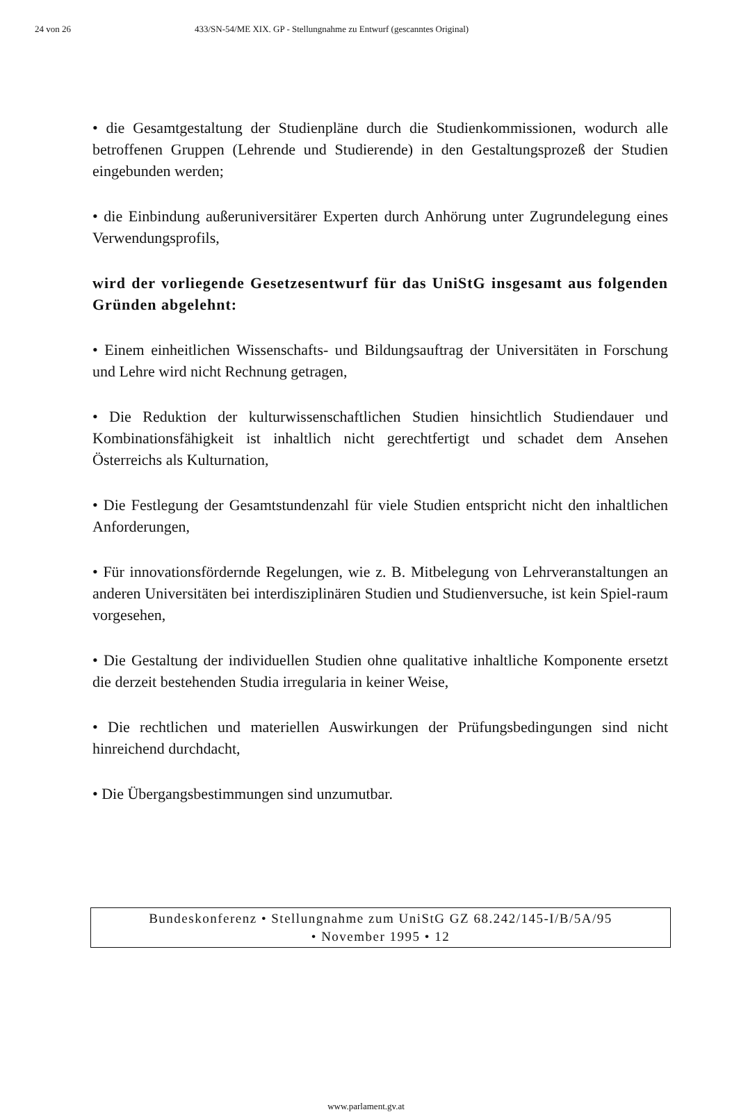24 von 26 433/SN-54/ME XIX. GP - Stellungnahme zu Entwurf (gescanntes Original)
• die Gesamtgestaltung der Studienpläne durch die Studienkommissionen, wodurch alle betroffenen Gruppen (Lehrende und Studierende) in den Gestaltungsprozeß der Studien eingebunden werden;
• die Einbindung außeruniversitärer Experten durch Anhörung unter Zugrundelegung eines Verwendungsprofils,
wird der vorliegende Gesetzesentwurf für das UniStG insgesamt aus folgenden Gründen abgelehnt:
• Einem einheitlichen Wissenschafts- und Bildungsauftrag der Universitäten in Forschung und Lehre wird nicht Rechnung getragen,
• Die Reduktion der kulturwissenschaftlichen Studien hinsichtlich Studiendauer und Kombinationsfähigkeit ist inhaltlich nicht gerechtfertigt und schadet dem Ansehen Österreichs als Kulturnation,
• Die Festlegung der Gesamtstundenzahl für viele Studien entspricht nicht den inhaltlichen Anforderungen,
• Für innovationsfördernde Regelungen, wie z. B. Mitbelegung von Lehrveranstaltungen an anderen Universitäten bei interdisziplinären Studien und Studienversuche, ist kein Spiel-raum vorgesehen,
• Die Gestaltung der individuellen Studien ohne qualitative inhaltliche Komponente ersetzt die derzeit bestehenden Studia irregularia in keiner Weise,
• Die rechtlichen und materiellen Auswirkungen der Prüfungsbedingungen sind nicht hinreichend durchdacht,
• Die Übergangsbestimmungen sind unzumutbar.
Bundeskonferenz • Stellungnahme zum UniStG GZ 68.242/145-I/B/5A/95
• November 1995 • 12
www.parlament.gv.at